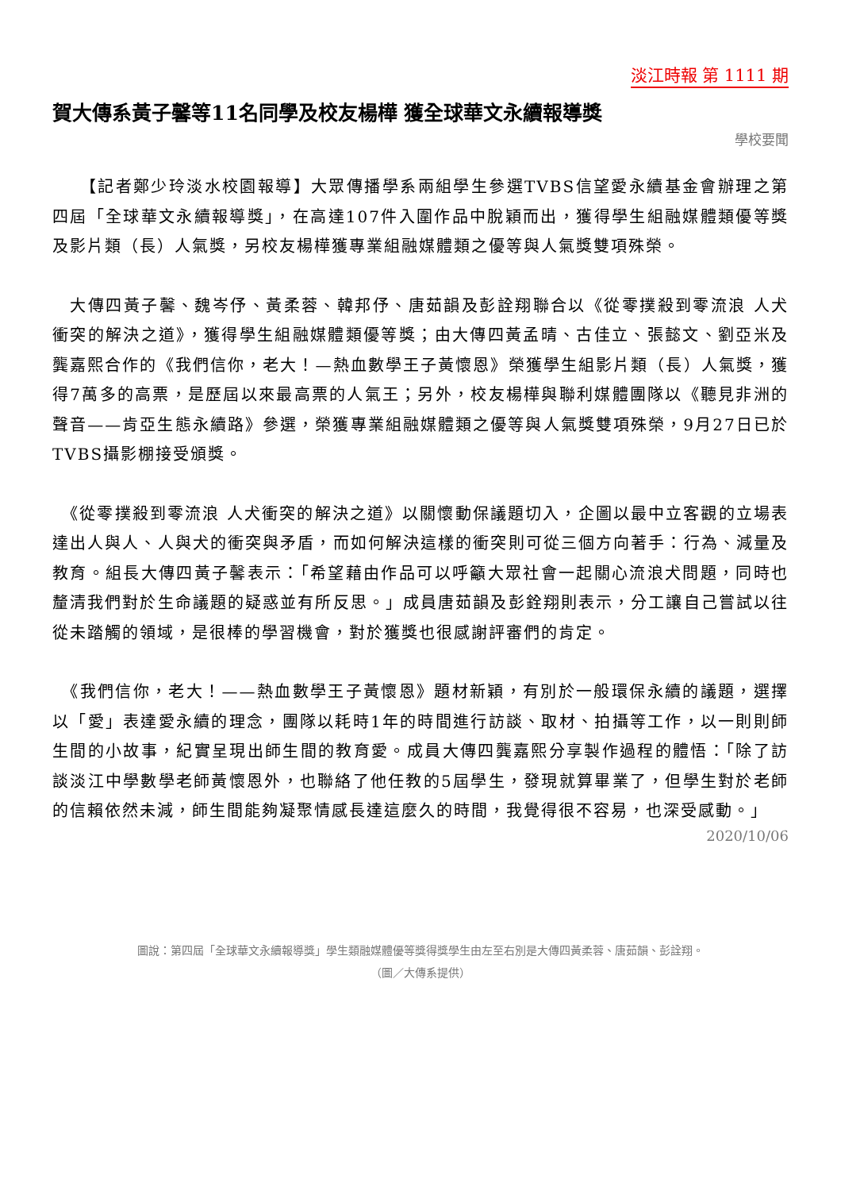淡江時報 第 1111 期
賀大傳系黃子馨等11名同學及校友楊樺 獲全球華文永續報導獎
學校要聞
　　【記者鄭少玲淡水校園報導】大眾傳播學系兩組學生參選TVBS信望愛永續基金會辦理之第四屆「全球華文永續報導獎」，在高達107件入圍作品中脫穎而出，獲得學生組融媒體類優等獎及影片類（長）人氣獎，另校友楊樺獲專業組融媒體類之優等與人氣獎雙項殊榮。
　大傳四黃子馨、魏岑伃、黃柔蓉、韓邦伃、唐茹韻及彭詮翔聯合以《從零撲殺到零流浪 人犬衝突的解決之道》，獲得學生組融媒體類優等獎；由大傳四黃孟晴、古佳立、張懿文、劉亞米及龔嘉熙合作的《我們信你，老大！—熱血數學王子黃懷恩》榮獲學生組影片類（長）人氣獎，獲得7萬多的高票，是歷屆以來最高票的人氣王；另外，校友楊樺與聯利媒體團隊以《聽見非洲的聲音——肯亞生態永續路》參選，榮獲專業組融媒體類之優等與人氣獎雙項殊榮，9月27日已於TVBS攝影棚接受頒獎。
　《從零撲殺到零流浪 人犬衝突的解決之道》以關懷動保議題切入，企圖以最中立客觀的立場表達出人與人、人與犬的衝突與矛盾，而如何解決這樣的衝突則可從三個方向著手：行為、減量及教育。組長大傳四黃子馨表示：「希望藉由作品可以呼籲大眾社會一起關心流浪犬問題，同時也釐清我們對於生命議題的疑惑並有所反思。」成員唐茹韻及彭銓翔則表示，分工讓自己嘗試以往從未踏觸的領域，是很棒的學習機會，對於獲獎也很感謝評審們的肯定。
　《我們信你，老大！——熱血數學王子黃懷恩》題材新穎，有別於一般環保永續的議題，選擇以「愛」表達愛永續的理念，團隊以耗時1年的時間進行訪談、取材、拍攝等工作，以一則則師生間的小故事，紀實呈現出師生間的教育愛。成員大傳四龔嘉熙分享製作過程的體悟：「除了訪談淡江中學數學老師黃懷恩外，也聯絡了他任教的5屆學生，發現就算畢業了，但學生對於老師的信賴依然未減，師生間能夠凝聚情感長達這麼久的時間，我覺得很不容易，也深受感動。」
2020/10/06
圖說：第四屆「全球華文永續報導獎」學生類融媒體優等獎得獎學生由左至右別是大傳四黃柔蓉、唐茹韻、彭詮翔。
（圖／大傳系提供）